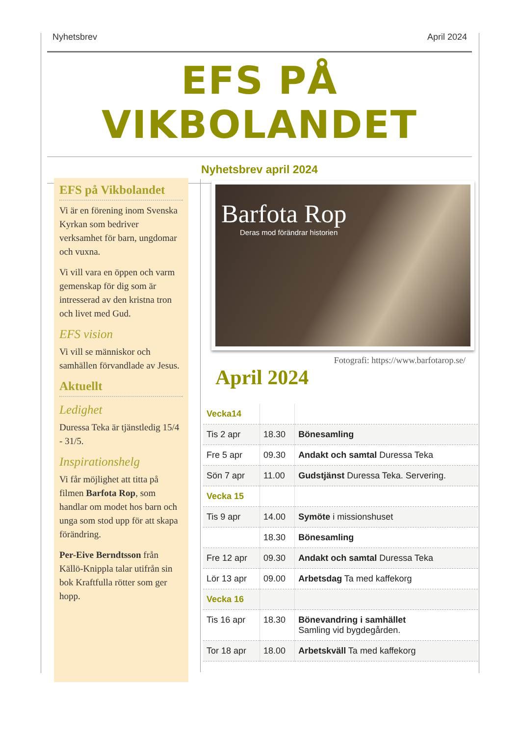Nyhetsbrev April 2024
EFS PÅ VIKBOLANDET
Nyhetsbrev april 2024
EFS på Vikbolandet
Vi är en förening inom Svenska Kyrkan som bedriver verksamhet för barn, ungdomar och vuxna.
Vi vill vara en öppen och varm gemenskap för dig som är intresserad av den kristna tron och livet med Gud.
EFS vision
Vi vill se människor och samhällen förvandlade av Jesus.
Aktuellt
Ledighet
Duressa Teka är tjänstledig 15/4 - 31/5.
Inspirationshelg
Vi får möjlighet att titta på filmen Barfota Rop, som handlar om modet hos barn och unga som stod upp för att skapa förändring.
Per-Eive Berndtsson från Källö-Knippla talar utifrån sin bok Kraftfulla rötter som ger hopp.
Barfota Rop
Deras mod förändrar historien
Fotografi: https://www.barfotarop.se/
April 2024
| Vecka14 | | |
| Tis 2 apr | 18.30 | Bönesamling |
| Fre 5 apr | 09.30 | Andakt och samtal Duressa Teka |
| Sön 7 apr | 11.00 | Gudstjänst Duressa Teka. Servering. |
| Vecka 15 | | |
| Tis 9 apr | 14.00 | Symöte i missionshuset |
| | 18.30 | Bönesamling |
| Fre 12 apr | 09.30 | Andakt och samtal Duressa Teka |
| Lör 13 apr | 09.00 | Arbetsdag Ta med kaffekorg |
| Vecka 16 | | |
| Tis 16 apr | 18.30 | Bönevandring i samhället Samling vid bygdegården. |
| Tor 18 apr | 18.00 | Arbetskväll Ta med kaffekorg |